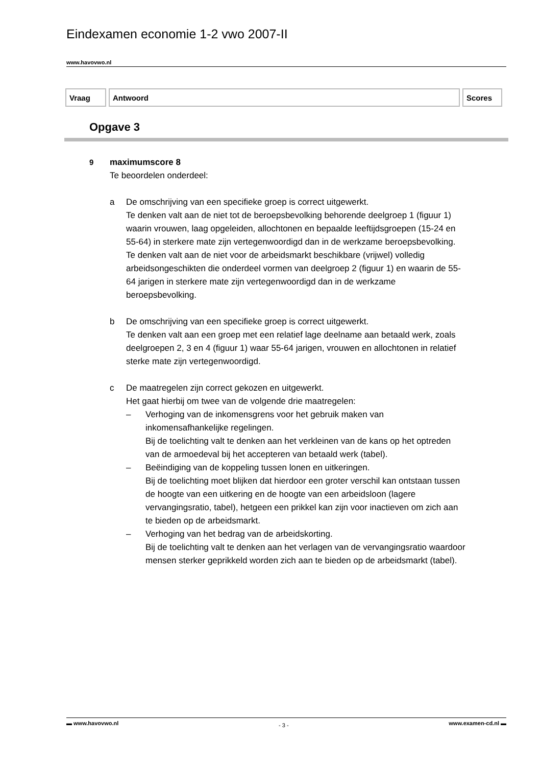Eindexamen economie 1-2 vwo 2007-II
www.havovwo.nl
| Vraag | Antwoord | Scores |
| --- | --- | --- |
Opgave 3
9 maximumscore 8
Te beoordelen onderdeel:
a De omschrijving van een specifieke groep is correct uitgewerkt.
Te denken valt aan de niet tot de beroepsbevolking behorende deelgroep 1 (figuur 1) waarin vrouwen, laag opgeleiden, allochtonen en bepaalde leeftijdsgroepen (15-24 en 55-64) in sterkere mate zijn vertegenwoordigd dan in de werkzame beroepsbevolking.
Te denken valt aan de niet voor de arbeidsmarkt beschikbare (vrijwel) volledig arbeidsongeschikten die onderdeel vormen van deelgroep 2 (figuur 1) en waarin de 55-64 jarigen in sterkere mate zijn vertegenwoordigd dan in de werkzame beroepsbevolking.
b De omschrijving van een specifieke groep is correct uitgewerkt.
Te denken valt aan een groep met een relatief lage deelname aan betaald werk, zoals deelgroepen 2, 3 en 4 (figuur 1) waar 55-64 jarigen, vrouwen en allochtonen in relatief sterke mate zijn vertegenwoordigd.
c De maatregelen zijn correct gekozen en uitgewerkt.
Het gaat hierbij om twee van de volgende drie maatregelen:
– Verhoging van de inkomensgrens voor het gebruik maken van inkomensafhankelijke regelingen.
Bij de toelichting valt te denken aan het verkleinen van de kans op het optreden van de armoedeval bij het accepteren van betaald werk (tabel).
– Beëindiging van de koppeling tussen lonen en uitkeringen.
Bij de toelichting moet blijken dat hierdoor een groter verschil kan ontstaan tussen de hoogte van een uitkering en de hoogte van een arbeidsloon (lagere vervangingsratio, tabel), hetgeen een prikkel kan zijn voor inactieven om zich aan te bieden op de arbeidsmarkt.
– Verhoging van het bedrag van de arbeidskorting.
Bij de toelichting valt te denken aan het verlagen van de vervangingsratio waardoor mensen sterker geprikkeld worden zich aan te bieden op de arbeidsmarkt (tabel).
▬ www.havovwo.nl - 3 - www.examen-cd.nl ▬